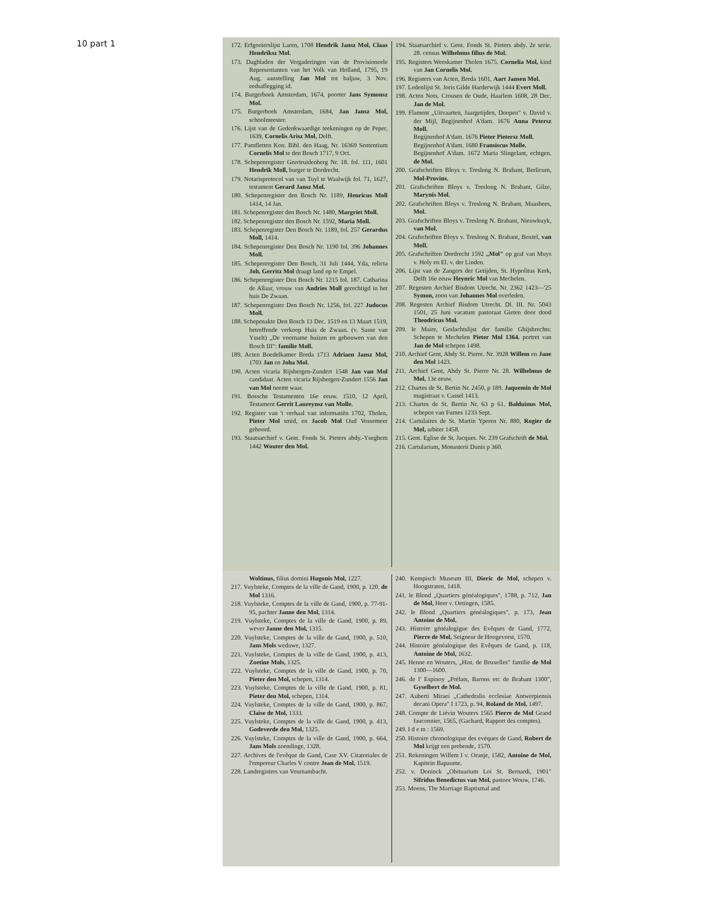10 part 1
172. Erfgooierslijst Laren, 1708 Hendrik Jansz Mol, Claas Hendriksz Mol.
173. Dagbladen der Vergaderingen van de Provisioneele Representanten van het Volk van Holland, 1795, 19 Aug. aanstelling Jan Mol tot baljuw, 3 Nov. eedsaflegging id.
174. Burgerboek Amsterdam, 1674, poorter Jans Symonsz Mol.
175. Burgerboek Amsterdam, 1684, Jan Jansz Mol, schoolmeester.
176. Lijst van de Gedenkwaardige teekeningen op de Peper, 1639, Cornelis Arisz Mol, Delft.
177. Pamfletten Kon. Bibl. den Haag, Nr. 16369 Sententium Cornelis Mol te den Bosch 1717, 9 Oct.
178. Schepenregister Geertruidenberg Nr. 18. fol. 111, 1601 Hendrik Moll, burger te Dordrecht.
179. Notarisprotocol van van Tuyl te Waalwijk fol. 71, 1627, testament Gerard Jansz Mol.
180. Schepenregister den Bosch Nr. 1189, Henricus Moll 1414, 14 Jan.
181. Schepenregister den Bosch Nr. 1480, Margriet Moll.
182. Schepenregister den Bosch Nr. 1592, Maria Moll.
183. Schepenregister Den Bosch Nr. 1189, fol. 257 Gerardus Moll, 1414.
184. Schepenregister Den Bosch Nr. 1190 fol. 396 Johannes Moll.
185. Schepenregister Den Bosch, 31 Juli 1444, Yda, relicta Joh. Gerritz Mol draagt land op te Empel.
186. Schepenregister Den Bosch Nr. 1215 fol. 187. Catharina de Allaar, vrouw van Andries Moll gerechtigd in het huis De Zwaan.
187. Schepenregister Den Bosch Nr. 1256, fol. 227 Judocus Moll.
188. Schepenakte Den Bosch 13 Dec. 1519 en 13 Maart 1519, betreffende verkoop Huis de Zwaan. (v. Sasse van Ysselt) „De voorname huizen en gebouwen van den Bosch III": familie Moll.
189. Acten Boedelkamer Breda 1713 Adriaen Jansz Mol, 1703 Jan en Joha Mol.
190. Acten vicaria Rijsbergen-Zundert 1548 Jan van Mol candidaat. Acten vicaria Rijsbergen-Zundert 1556 Jan van Mol neemt waar.
191. Bossche Testamenten 16e eeuw. 1510, 12 April, Testament Gerrit Laureynsz van Molle.
192. Register van 't verhaal van informatiën 1702, Tholen, Pieter Mol smid, en Jacob Mol Oud Vossemeer gehoord.
193. Staatsarchief v. Gent. Fonds St. Pieters abdy.-Yseghem 1442 Wouter den Mol.
194. Staatsarchief v. Gent. Fonds St. Pieters abdy. 2e serie. 28. census Wilhelmus filius de Mol.
195. Registers Weeskamer Tholen 1675. Cornelia Mol, kind van Jan Cornelis Mol.
196. Registers van Acten, Breda 1601, Aart Jansen Mol.
197. Ledenlijst St. Joris Gilde Harderwijk 1444 Evert Moll.
198. Acten Nots. Crousen de Oude, Haarlem 1608, 28 Dec. Jan de Mol.
199. Flament „Uitvaarten, Jaargetijden, Doopen" v. David v. der Mijl, Begijnenhof A'dam. 1676 Anna Petersz Moll.
Begijnenhof A'dam. 1676 Pieter Pietersz Moll.
Begijnenhof A'dam. 1680 Fransiscus Molle.
Begijnenhof A'dam. 1672 Maria Slingelant, echtgen. de Mol.
200. Grafschriften Bloys v. Treslong N. Brabant, Berlicum, Mol-Provins.
201. Grafschriften Bloys v. Treslong N. Brabant, Gilze, Marynis Mol.
202. Grafschriften Bloys v. Treslong N. Brabant, Maashees, Mol.
203. Grafschriften Bloys v. Treslong N. Brabant, Nieuwkuyk, van Mol.
204. Grafschriften Bloys v. Treslong N. Brabant, Boxtel, van Moll.
205. Grafschriften Dordrecht 1592 „Mol" op graf van Muys v. Holy en El. v. der Linden.
206. Lijst van de Zangers der Getijden, St. Hypolitus Kerk, Delft 16e eeuw Heynric Mol van Mechelen.
207. Regesten Archief Bisdom Utrecht. Nr. 2362 1423—'25 Symon, zoon van Johannes Mol overleden.
208. Regesten Archief Bisdom Utrecht. Dl. III. Nr. 5043 1501, 25 Juni vacature pastoraat Gieten door dood Theodricus Mol.
209. le Maire, Geslachtslijst der familie Ghijsbrechts: Schepen te Mechelen Pieter Mol 1364. portret van Jan de Mol schepen 1498.
210. Archief Gent, Abdy St. Pierre. Nr. 3928 Willem en Jane den Mol 1423.
211. Archief Gent, Abdy St. Pierre Nr. 28. Wilhelmus de Mol, 13e eeuw.
212. Chartes de St. Bertin Nr. 2450, p 189. Jaquemin de Mol magistraat v. Cassel 1413.
213. Chartes de St. Bertin Nr. 63 p 61. Balduinus Mol, schepen van Furnes 1233 Sept.
214. Cartulaires de St. Martin Yperen Nr. 880, Rogier de Mol, arbiter 1458.
215. Gent. Eglise de St. Jacques. Nr. 239 Grafschrift de Mol.
216. Cartularium, Monasterii Dunis p 360.
Woltinus, filius domini Hugonis Mol, 1227.
217. Vuylsteke, Comptes de la ville de Gand, 1900, p. 120. de Mol 1316.
218. Vuylsteke, Comptes de la ville de Gand, 1900, p. 77-91-95, pachter Janne den Mol, 1314.
219. Vuylsteke, Comptes de la ville de Gand, 1900, p. 89, wever Janne den Mol, 1315.
220. Vuylsteke, Comptes de la ville de Gand, 1900, p. 510, Jans Mols weduwe, 1327.
221. Vuylsteke, Comptes de la ville de Gand, 1900, p. 413, Zoetine Mols, 1325.
222. Vuylsteke, Comptes de la ville de Gand, 1900, p. 70, Pieter den Mol, schepen, 1314.
223. Vuylsteke, Comptes de la ville de Gand, 1900, p. 81, Pieter den Mol, schepen, 1314.
224. Vuylsteke, Comptes de la ville de Gand, 1900, p. 867, Claise de Mol, 1333.
225. Vuylsteke, Comptes de la ville de Gand, 1900, p. 413, Godeverde den Mol, 1325.
226. Vuylsteke, Comptes de la ville de Gand, 1900, p. 664, Jans Mols zoendinge, 1328.
227. Archives de l'evêque de Gand, Case XV. Citatoriales de l'empereur Charles V contre Jean de Mol, 1519.
228. Landregisters van Veurnambacht.
240. Kempisch Museum III, Dieric de Mol, schepen v. Hoogstraten, 1418.
241. le Blond „Quartiers généalogiques", 1788, p. 712, Jan de Mol, Heer v. Oetingen, 1585.
242. le Blond „Quartiers généalogiques", p. 173, Jean Antoine de Mol.
243. Histoire généalogigue des Evêques de Gand, 1772, Pierre de Mol, Seigneur de Hoogevorst, 1570.
244. Histoire généalogique des Evêques de Gand, p. 118, Antoine de Mol, 1632.
245. Henne en Wouters, „Hist. de Bruxelles" familie de Mol 1300—1600.
246. de l' Espinoy „Prélats, Barons etc de Brabant 1300", Gyselbert de Mol.
247. Auberti Miraei „Cathedralis ecclesiae Antwerpiensis decani Opera" I 1723, p. 94, Roland de Mol, 1497.
248. Compte de Liévin Wouters 1565 Pierre de Mol Grand fauconnier, 1565, (Gachard, Rapport des comptes).
249. I d e m : 1569.
250. Histoire chronologique des evéques de Gand, Robert de Mol krijgt een prebende, 1570.
251. Rekeningen Willem I v. Oranje, 1582, Antoine de Mol, Kapitein Bapaume.
252. v. Doninck „Obituarium Loi St. Bernardi, 1901" Sifridus Benedictus van Mol, pastoor Wouw, 1746.
253. Moens, The Marriage Baptismal and